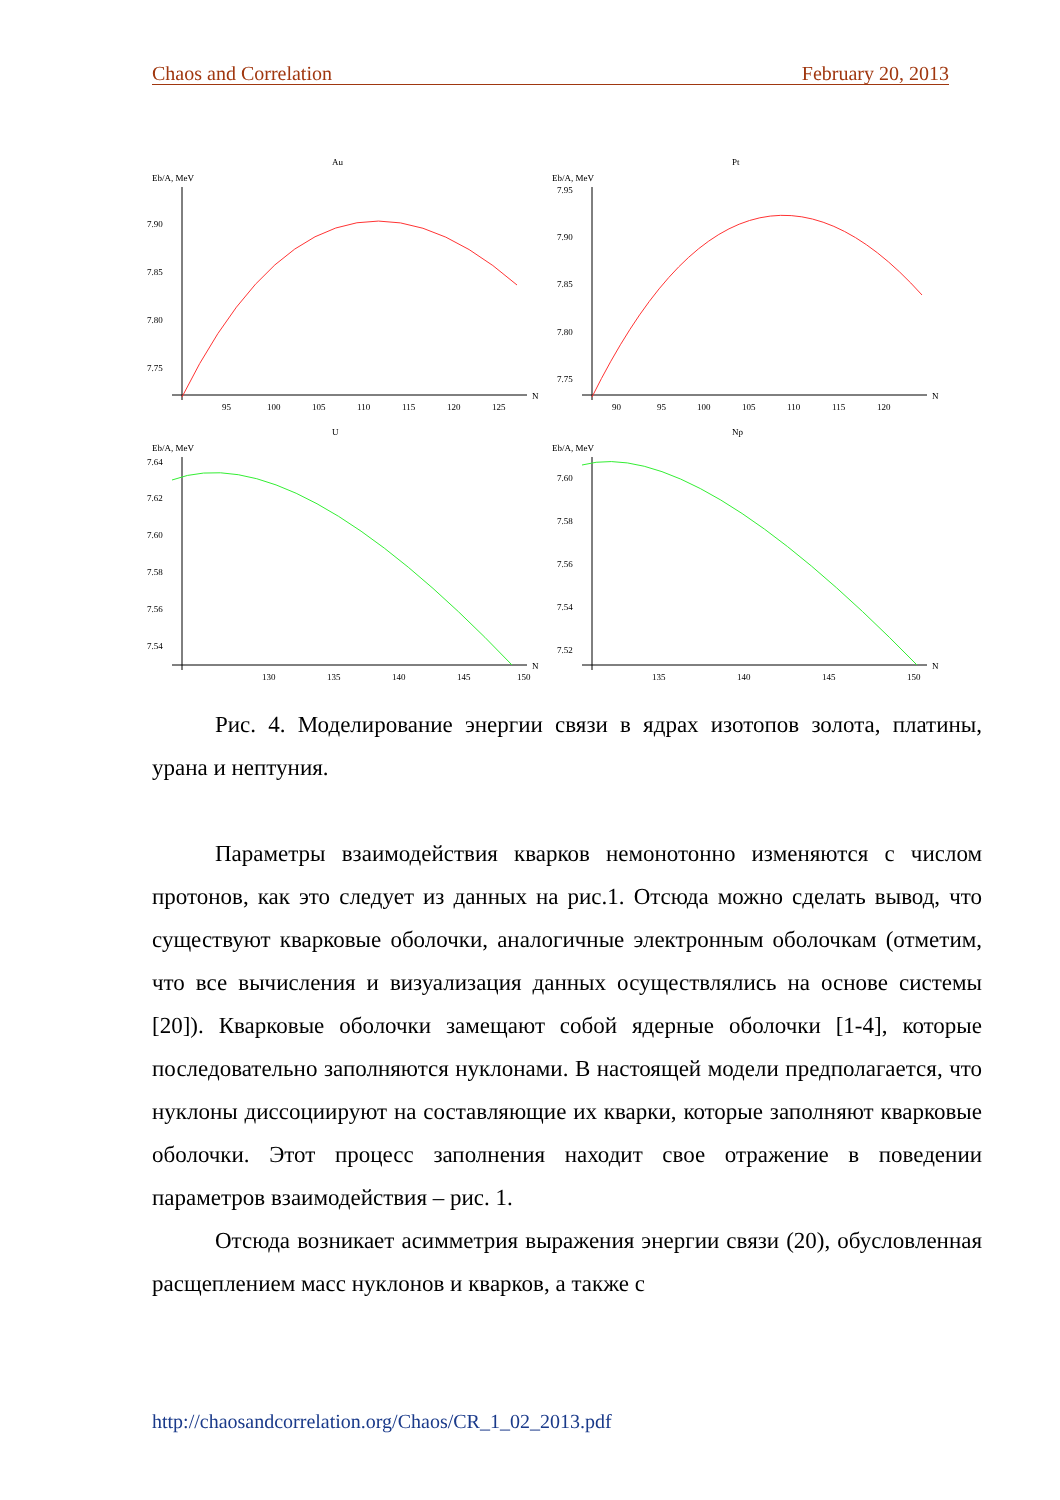Chaos and Correlation February 20, 2013
Au
Eb/A, MeV
N
7.90
7.85
7.80
7.75
95
100
105
110
115
120
125
Pt
Eb/A, MeV
N
7.95
7.90
7.85
7.80
7.75
90
95
100
105
110
115
120
U
Eb/A, MeV
N
7.64
7.62
7.60
7.58
7.56
7.54
130
135
140
145
150
Np
Eb/A, MeV
N
7.60
7.58
7.56
7.54
7.52
135
140
145
150
Рис. 4. Моделирование энергии связи в ядрах изотопов золота, платины, урана и нептуния.
Параметры взаимодействия кварков немонотонно изменяются с числом протонов, как это следует из данных на рис.1. Отсюда можно сделать вывод, что существуют кварковые оболочки, аналогичные электронным оболочкам (отметим, что все вычисления и визуализация данных осуществлялись на основе системы [20]). Кварковые оболочки замещают собой ядерные оболочки [1-4], которые последовательно заполняются нуклонами. В настоящей модели предполагается, что нуклоны диссоциируют на составляющие их кварки, которые заполняют кварковые оболочки. Этот процесс заполнения находит свое отражение в поведении параметров взаимодействия – рис. 1.
Отсюда возникает асимметрия выражения энергии связи (20), обусловленная расщеплением масс нуклонов и кварков, а также с
http://chaosandcorrelation.org/Chaos/CR_1_02_2013.pdf